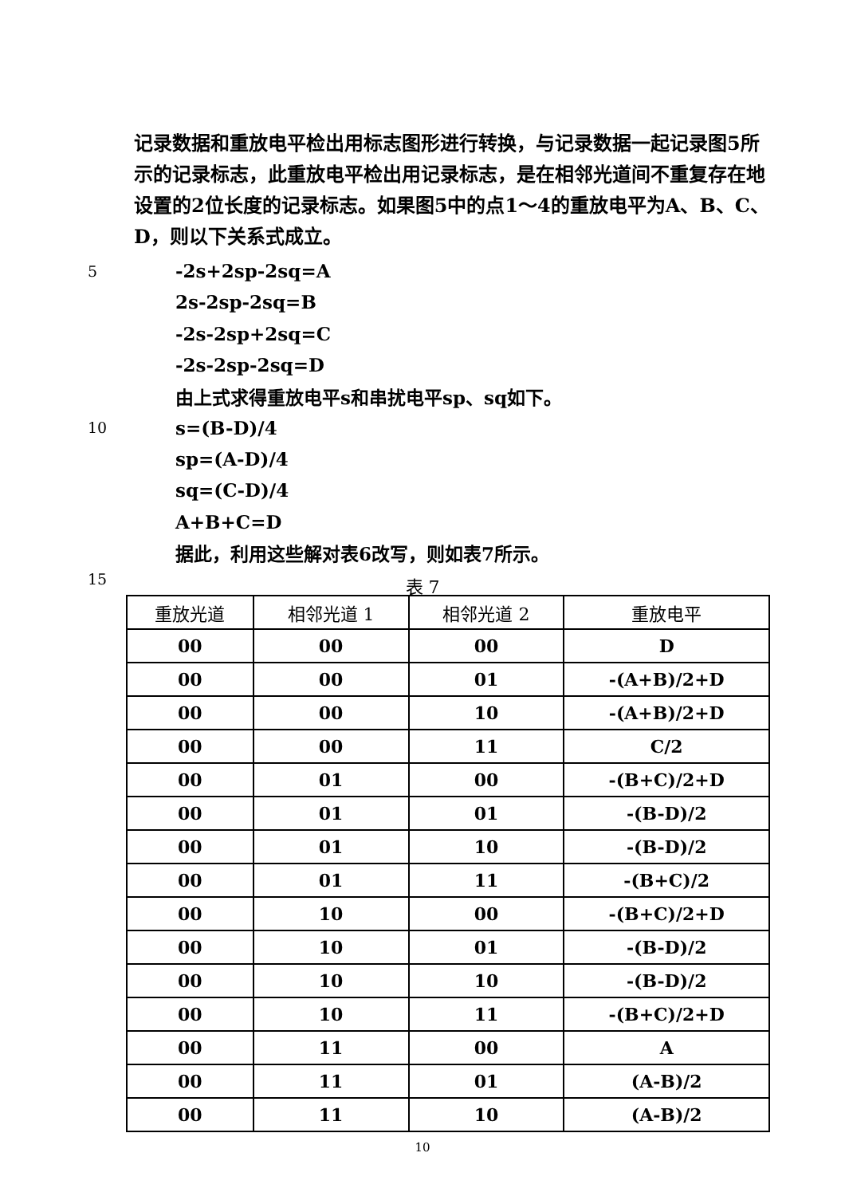记录数据和重放电平检出用标志图形进行转换，与记录数据一起记录图5所示的记录标志，此重放电平检出用记录标志，是在相邻光道间不重复存在地设置的2位长度的记录标志。如果图5中的点1～4的重放电平为A、B、C、D，则以下关系式成立。
5 -2s+2sp-2sq=A
2s-2sp-2sq=B
-2s-2sp+2sq=C
-2s-2sp-2sq=D
由上式求得重放电平s和串扰电平sp、sq如下。
10 s=(B-D)/4
sp=(A-D)/4
sq=(C-D)/4
A+B+C=D
据此，利用这些解对表6改写，则如表7所示。
15
表 7
| 重放光道 | 相邻光道 1 | 相邻光道 2 | 重放电平 |
| --- | --- | --- | --- |
| 00 | 00 | 00 | D |
| 00 | 00 | 01 | -(A+B)/2+D |
| 00 | 00 | 10 | -(A+B)/2+D |
| 00 | 00 | 11 | C/2 |
| 00 | 01 | 00 | -(B+C)/2+D |
| 00 | 01 | 01 | -(B-D)/2 |
| 00 | 01 | 10 | -(B-D)/2 |
| 00 | 01 | 11 | -(B+C)/2 |
| 00 | 10 | 00 | -(B+C)/2+D |
| 00 | 10 | 01 | -(B-D)/2 |
| 00 | 10 | 10 | -(B-D)/2 |
| 00 | 10 | 11 | -(B+C)/2+D |
| 00 | 11 | 00 | A |
| 00 | 11 | 01 | (A-B)/2 |
| 00 | 11 | 10 | (A-B)/2 |
10